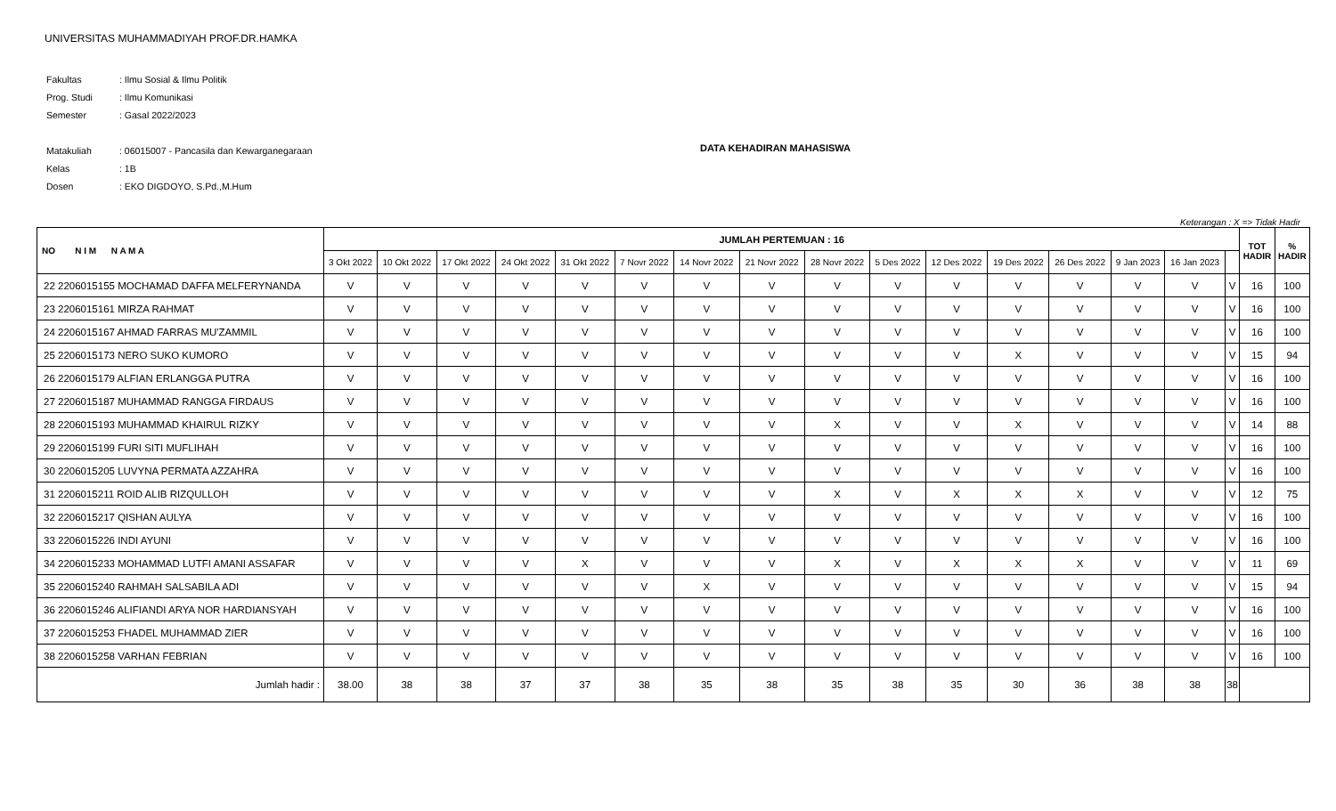UNIVERSITAS MUHAMMADIYAH PROF.DR.HAMKA
| Fakultas | : Ilmu Sosial & Ilmu Politik |
| Prog. Studi | : Ilmu Komunikasi |
| Semester | : Gasal 2022/2023 |
| Matakuliah | : 06015007 - Pancasila dan Kewarganegaraan |
| Kelas | : 1B |
| Dosen | : EKO DIGDOYO, S.Pd.,M.Hum |
DATA KEHADIRAN MAHASISWA
Keterangan : X => Tidak Hadir
| NO N I M N A M A | JUMLAH PERTEMUAN : 16 | | | | | | | | | | | | | | | | TOT HADIR | % HADIR |
| --- | --- | --- | --- | --- | --- | --- | --- | --- | --- | --- | --- | --- | --- | --- | --- | --- | --- | --- |
| | 3 Okt 2022 | 10 Okt 2022 | 17 Okt 2022 | 24 Okt 2022 | 31 Okt 2022 | 7 Novr 2022 | 14 Novr 2022 | 21 Novr 2022 | 28 Novr 2022 | 5 Des 2022 | 12 Des 2022 | 19 Des 2022 | 26 Des 2022 | 9 Jan 2023 | 16 Jan 2023 | | | |
| 22 2206015155 MOCHAMAD DAFFA MELFERYNANDA | V | V | V | V | V | V | V | V | V | V | V | V | V | V | V | V | 16 | 100 |
| 23 2206015161 MIRZA RAHMAT | V | V | V | V | V | V | V | V | V | V | V | V | V | V | V | V | 16 | 100 |
| 24 2206015167 AHMAD FARRAS MU'ZAMMIL | V | V | V | V | V | V | V | V | V | V | V | V | V | V | V | V | 16 | 100 |
| 25 2206015173 NERO SUKO KUMORO | V | V | V | V | V | V | V | V | V | V | V | X | V | V | V | V | 15 | 94 |
| 26 2206015179 ALFIAN ERLANGGA PUTRA | V | V | V | V | V | V | V | V | V | V | V | V | V | V | V | V | 16 | 100 |
| 27 2206015187 MUHAMMAD RANGGA FIRDAUS | V | V | V | V | V | V | V | V | V | V | V | V | V | V | V | V | 16 | 100 |
| 28 2206015193 MUHAMMAD KHAIRUL RIZKY | V | V | V | V | V | V | V | V | X | V | V | X | V | V | V | V | 14 | 88 |
| 29 2206015199 FURI SITI MUFLIHAH | V | V | V | V | V | V | V | V | V | V | V | V | V | V | V | V | 16 | 100 |
| 30 2206015205 LUVYNA PERMATA AZZAHRA | V | V | V | V | V | V | V | V | V | V | V | V | V | V | V | V | 16 | 100 |
| 31 2206015211 ROID ALIB RIZQULLOH | V | V | V | V | V | V | V | V | X | V | X | X | X | V | V | V | 12 | 75 |
| 32 2206015217 QISHAN AULYA | V | V | V | V | V | V | V | V | V | V | V | V | V | V | V | V | 16 | 100 |
| 33 2206015226 INDI AYUNI | V | V | V | V | V | V | V | V | V | V | V | V | V | V | V | V | 16 | 100 |
| 34 2206015233 MOHAMMAD LUTFI AMANI ASSAFAR | V | V | V | V | X | V | V | V | X | V | X | X | X | V | V | V | 11 | 69 |
| 35 2206015240 RAHMAH SALSABILA ADI | V | V | V | V | V | V | X | V | V | V | V | V | V | V | V | V | 15 | 94 |
| 36 2206015246 ALIFIANDI ARYA NOR HARDIANSYAH | V | V | V | V | V | V | V | V | V | V | V | V | V | V | V | V | 16 | 100 |
| 37 2206015253 FHADEL MUHAMMAD ZIER | V | V | V | V | V | V | V | V | V | V | V | V | V | V | V | V | 16 | 100 |
| 38 2206015258 VARHAN FEBRIAN | V | V | V | V | V | V | V | V | V | V | V | V | V | V | V | V | 16 | 100 |
| Jumlah hadir : | 38.00 | 38 | 38 | 37 | 37 | 38 | 35 | 38 | 35 | 38 | 35 | 30 | 36 | 38 | 38 | 38 | | |